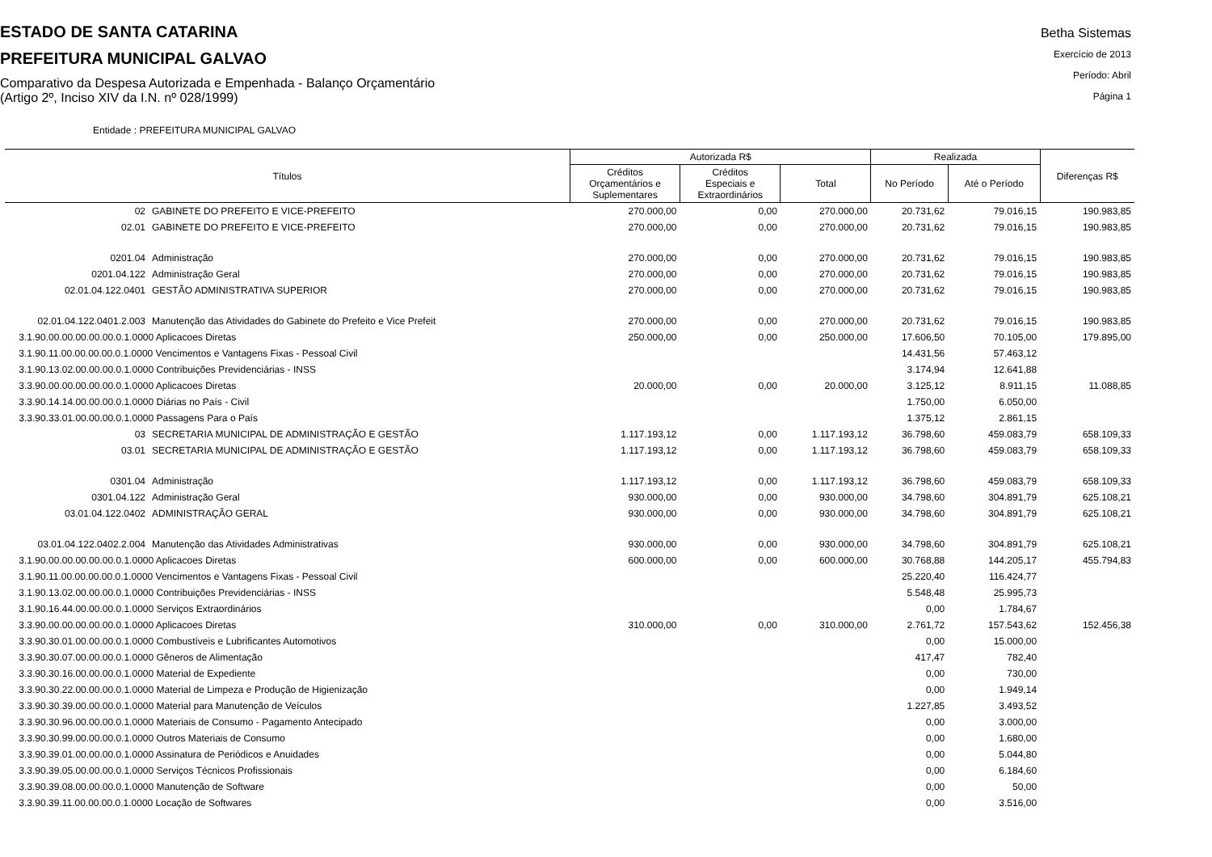ESTADO DE SANTA CATARINA
PREFEITURA MUNICIPAL GALVAO
Comparativo da Despesa Autorizada e Empenhada - Balanço Orçamentário
(Artigo 2º, Inciso XIV da I.N. nº 028/1999)
Betha Sistemas
Exercício de 2013
Período: Abril
Página 1
Entidade : PREFEITURA MUNICIPAL GALVAO
| Títulos | | Autorizada R$ | | | Realizada | | Diferenças R$ |
| --- | --- | --- | --- | --- | --- | --- | --- |
| | | Créditos Orçamentários e Suplementares | Créditos Especiais e Extraordinários | Total | No Período | Até o Período | |
| 02 | GABINETE DO PREFEITO E VICE-PREFEITO | 270.000,00 | 0,00 | 270.000,00 | 20.731,62 | 79.016,15 | 190.983,85 |
| 02.01 | GABINETE DO PREFEITO E VICE-PREFEITO | 270.000,00 | 0,00 | 270.000,00 | 20.731,62 | 79.016,15 | 190.983,85 |
| 0201.04 | Administração | 270.000,00 | 0,00 | 270.000,00 | 20.731,62 | 79.016,15 | 190.983,85 |
| 0201.04.122 | Administração Geral | 270.000,00 | 0,00 | 270.000,00 | 20.731,62 | 79.016,15 | 190.983,85 |
| 02.01.04.122.0401 | GESTÃO ADMINISTRATIVA SUPERIOR | 270.000,00 | 0,00 | 270.000,00 | 20.731,62 | 79.016,15 | 190.983,85 |
| 02.01.04.122.0401.2.003 | Manutenção das Atividades do Gabinete do Prefeito e Vice Prefeit | 270.000,00 | 0,00 | 270.000,00 | 20.731,62 | 79.016,15 | 190.983,85 |
| 3.1.90.00.00.00.00.00.0.1.0000 Aplicacoes Diretas | | 250.000,00 | 0,00 | 250.000,00 | 17.606,50 | 70.105,00 | 179.895,00 |
| 3.1.90.11.00.00.00.00.0.1.0000 Vencimentos e Vantagens Fixas - Pessoal Civil | | | | | 14.431,56 | 57.463,12 | |
| 3.1.90.13.02.00.00.00.0.1.0000 Contribuições Previdenciárias - INSS | | | | | 3.174,94 | 12.641,88 | |
| 3.3.90.00.00.00.00.00.0.1.0000 Aplicacoes Diretas | | 20.000,00 | 0,00 | 20.000,00 | 3.125,12 | 8.911,15 | 11.088,85 |
| 3.3.90.14.14.00.00.00.0.1.0000 Diárias no País - Civil | | | | | 1.750,00 | 6.050,00 | |
| 3.3.90.33.01.00.00.00.0.1.0000 Passagens Para o País | | | | | 1.375,12 | 2.861,15 | |
| 03 | SECRETARIA MUNICIPAL DE ADMINISTRAÇÃO E GESTÃO | 1.117.193,12 | 0,00 | 1.117.193,12 | 36.798,60 | 459.083,79 | 658.109,33 |
| 03.01 | SECRETARIA MUNICIPAL DE ADMINISTRAÇÃO E GESTÃO | 1.117.193,12 | 0,00 | 1.117.193,12 | 36.798,60 | 459.083,79 | 658.109,33 |
| 0301.04 | Administração | 1.117.193,12 | 0,00 | 1.117.193,12 | 36.798,60 | 459.083,79 | 658.109,33 |
| 0301.04.122 | Administração Geral | 930.000,00 | 0,00 | 930.000,00 | 34.798,60 | 304.891,79 | 625.108,21 |
| 03.01.04.122.0402 | ADMINISTRAÇÃO GERAL | 930.000,00 | 0,00 | 930.000,00 | 34.798,60 | 304.891,79 | 625.108,21 |
| 03.01.04.122.0402.2.004 | Manutenção das Atividades Administrativas | 930.000,00 | 0,00 | 930.000,00 | 34.798,60 | 304.891,79 | 625.108,21 |
| 3.1.90.00.00.00.00.00.0.1.0000 Aplicacoes Diretas | | 600.000,00 | 0,00 | 600.000,00 | 30.768,88 | 144.205,17 | 455.794,83 |
| 3.1.90.11.00.00.00.00.0.1.0000 Vencimentos e Vantagens Fixas - Pessoal Civil | | | | | 25.220,40 | 116.424,77 | |
| 3.1.90.13.02.00.00.00.0.1.0000 Contribuições Previdenciárias - INSS | | | | | 5.548,48 | 25.995,73 | |
| 3.1.90.16.44.00.00.00.0.1.0000 Serviços Extraordinários | | | | | 0,00 | 1.784,67 | |
| 3.3.90.00.00.00.00.00.0.1.0000 Aplicacoes Diretas | | 310.000,00 | 0,00 | 310.000,00 | 2.761,72 | 157.543,62 | 152.456,38 |
| 3.3.90.30.01.00.00.00.0.1.0000 Combustíveis e Lubrificantes Automotivos | | | | | 0,00 | 15.000,00 | |
| 3.3.90.30.07.00.00.00.0.1.0000 Gêneros de Alimentação | | | | | 417,47 | 782,40 | |
| 3.3.90.30.16.00.00.00.0.1.0000 Material de Expediente | | | | | 0,00 | 730,00 | |
| 3.3.90.30.22.00.00.00.0.1.0000 Material de Limpeza e Produção de Higienização | | | | | 0,00 | 1.949,14 | |
| 3.3.90.30.39.00.00.00.0.1.0000 Material para Manutenção de Veículos | | | | | 1.227,85 | 3.493,52 | |
| 3.3.90.30.96.00.00.00.0.1.0000 Materiais de Consumo - Pagamento Antecipado | | | | | 0,00 | 3.000,00 | |
| 3.3.90.30.99.00.00.00.0.1.0000 Outros Materiais de Consumo | | | | | 0,00 | 1.680,00 | |
| 3.3.90.39.01.00.00.00.0.1.0000 Assinatura de Periódicos e Anuidades | | | | | 0,00 | 5.044,80 | |
| 3.3.90.39.05.00.00.00.0.1.0000 Serviços Técnicos Profissionais | | | | | 0,00 | 6.184,60 | |
| 3.3.90.39.08.00.00.00.0.1.0000 Manutenção de Software | | | | | 0,00 | 50,00 | |
| 3.3.90.39.11.00.00.00.0.1.0000 Locação de Softwares | | | | | 0,00 | 3.516,00 | |